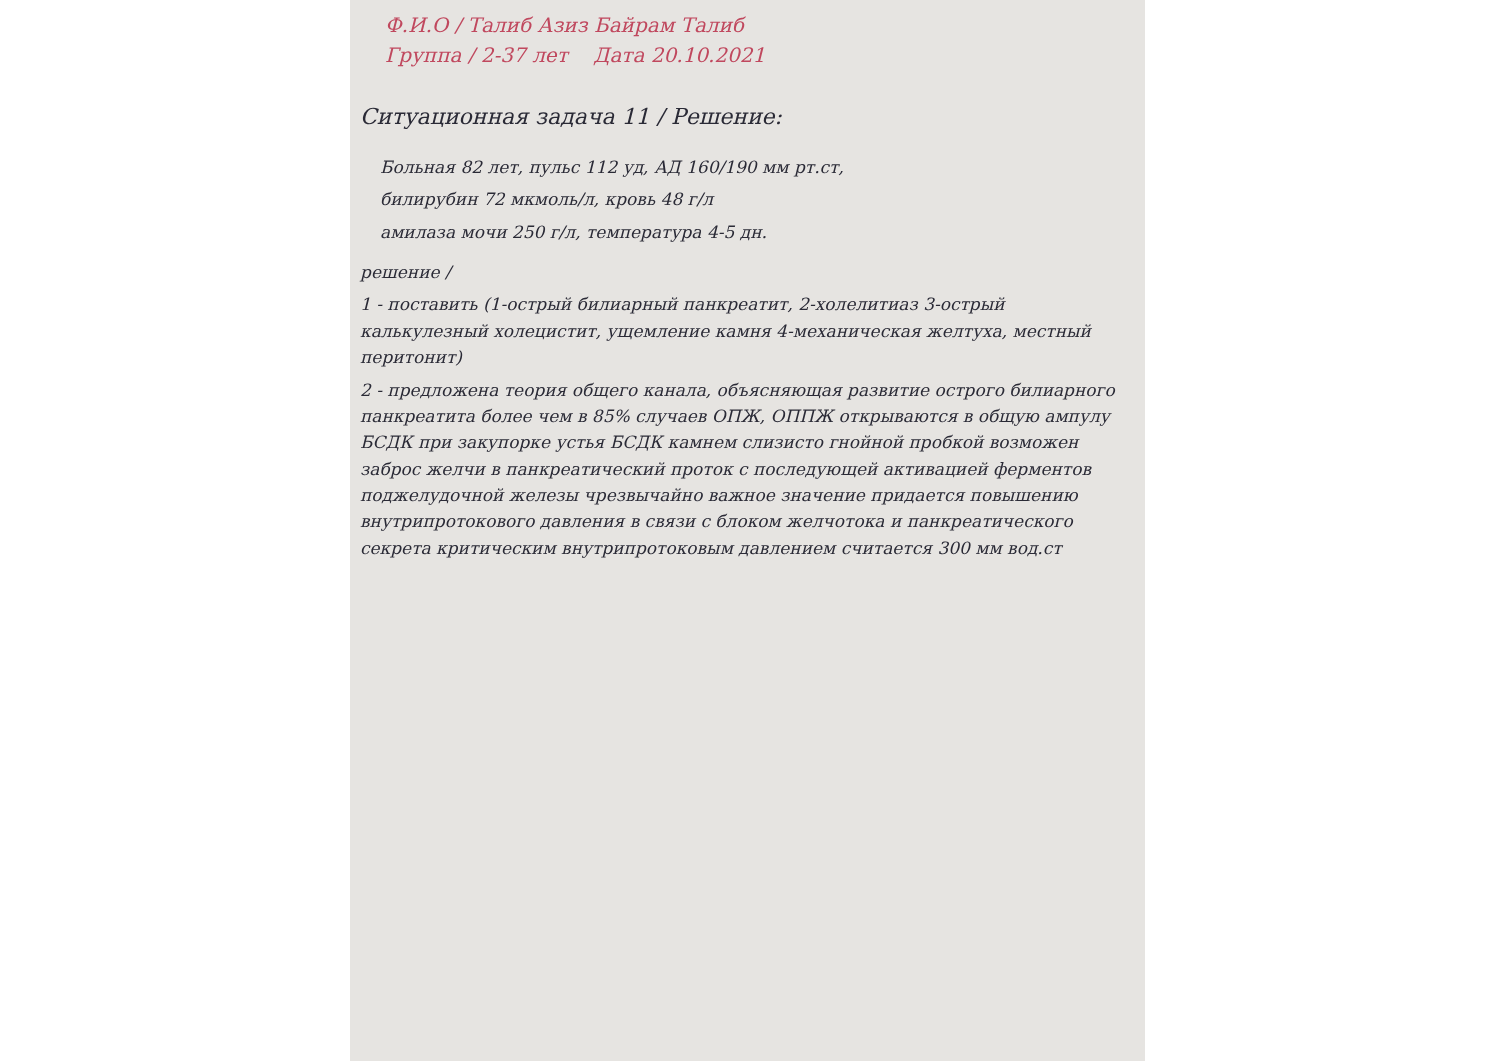Ф.И.О / Талиб Азиз Байрам Талиб
Группа / 2-37 лет Дата 20.10.2021
Ситуационная задача 11 / Решение:
Больная 82 лет, пульс 112 уд, АД 160/190 мм рт.ст,
билирубин 72 мкмоль/л, кровь 48 г/л
амилаза мочи 250 г/л, температура 4-5 дн.
решение /
1 - поставить (1-острый билиарный панкреатит, 2-холелитиаз 3-острый калькулезный холецистит, ущемление камня 4-механическая желтуха, местный перитонит)
2 - предложена теория общего канала, объясняющая развитие острого билиарного панкреатита более чем в 85% случаев ОПЖ, ОППЖ открываются в общую ампулу БСДК при закупорке устья БСДК камнем слизисто гнойной пробкой возможен заброс желчи в панкреатический проток с последующей активацией ферментов поджелудочной железы чрезвычайно важное значение придается повышению внутрипротокового давления в связи с блоком желчотока и панкреатического секрета критическим внутрипротоковым давлением считается 300 мм вод.ст